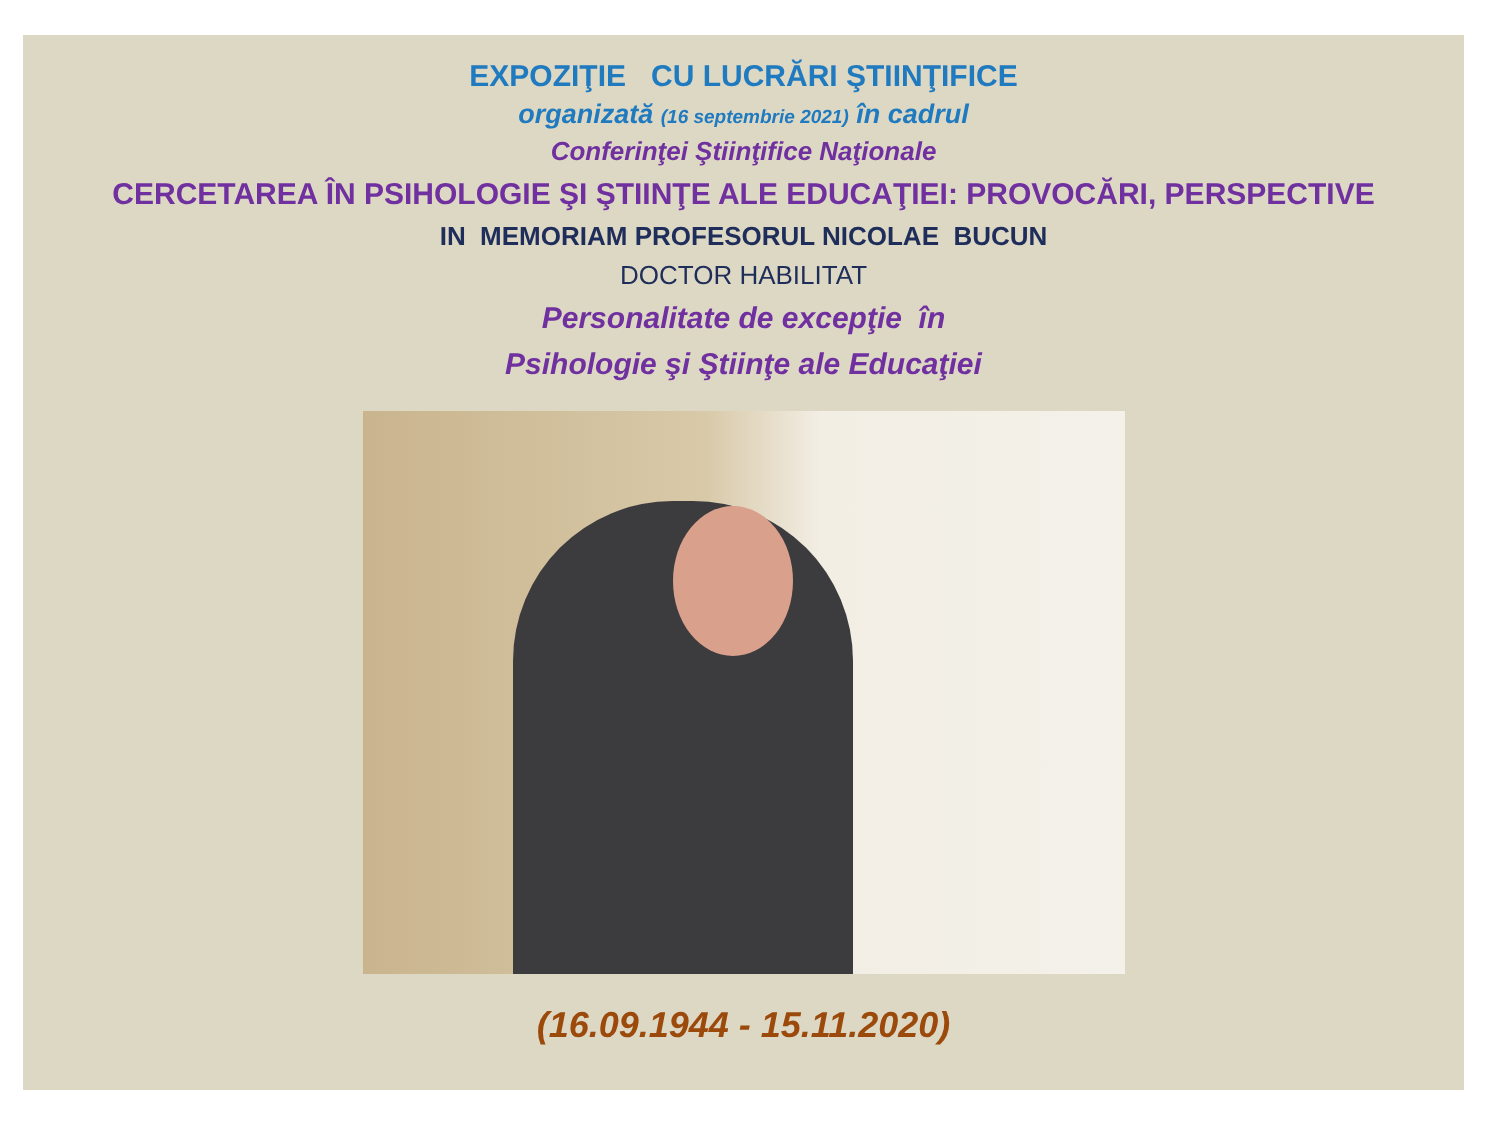EXPOZIŢIE CU LUCRĂRI ŞTIINŢIFICE
organizată (16 septembrie 2021) în cadrul
Conferinţei Ştiinţifice Naţionale
CERCETAREA ÎN PSIHOLOGIE ŞI ŞTIINŢE ALE EDUCAŢIEI: PROVOCĂRI, PERSPECTIVE
IN MEMORIAM PROFESORUL NICOLAE BUCUN
DOCTOR HABILITAT
Personalitate de excepţie în
Psihologie şi Ştiinţe ale Educaţiei
(16.09.1944 - 15.11.2020)